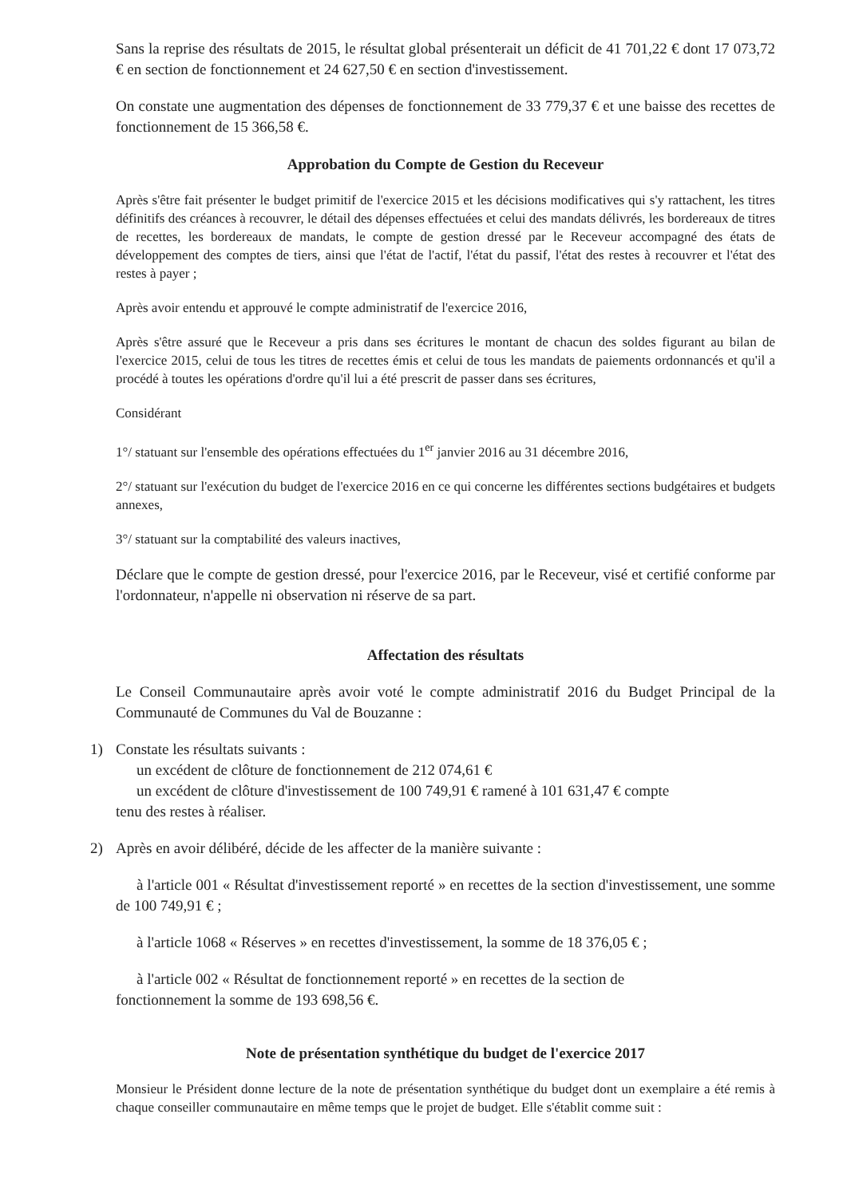Sans la reprise des résultats de 2015, le résultat global présenterait un déficit de 41 701,22 € dont 17 073,72 € en section de fonctionnement et 24 627,50 € en section d'investissement.
On constate une augmentation des dépenses de fonctionnement de 33 779,37 € et une baisse des recettes de fonctionnement de 15 366,58 €.
Approbation du Compte de Gestion du Receveur
Après s'être fait présenter le budget primitif de l'exercice 2015 et les décisions modificatives qui s'y rattachent, les titres définitifs des créances à recouvrer, le détail des dépenses effectuées et celui des mandats délivrés, les bordereaux de titres de recettes, les bordereaux de mandats, le compte de gestion dressé par le Receveur accompagné des états de développement des comptes de tiers, ainsi que l'état de l'actif, l'état du passif, l'état des restes à recouvrer et l'état des restes à payer ;
Après avoir entendu et approuvé le compte administratif de l'exercice 2016,
Après s'être assuré que le Receveur a pris dans ses écritures le montant de chacun des soldes figurant au bilan de l'exercice 2015, celui de tous les titres de recettes émis et celui de tous les mandats de paiements ordonnancés et qu'il a procédé à toutes les opérations d'ordre qu'il lui a été prescrit de passer dans ses écritures,
Considérant
1°/ statuant sur l'ensemble des opérations effectuées du 1<sup>er</sup> janvier 2016 au 31 décembre 2016,
2°/ statuant sur l'exécution du budget de l'exercice 2016 en ce qui concerne les différentes sections budgétaires et budgets annexes,
3°/ statuant sur la comptabilité des valeurs inactives,
Déclare que le compte de gestion dressé, pour l'exercice 2016, par le Receveur, visé et certifié conforme par l'ordonnateur, n'appelle ni observation ni réserve de sa part.
Affectation des résultats
Le Conseil Communautaire après avoir voté le compte administratif 2016 du Budget Principal de la Communauté de Communes du Val de Bouzanne :
1) Constate les résultats suivants :
un excédent de clôture de fonctionnement de 212 074,61 €
un excédent de clôture d'investissement de 100 749,91 € ramené à 101 631,47 € compte
tenu des restes à réaliser.
2) Après en avoir délibéré, décide de les affecter de la manière suivante :
à l'article 001 « Résultat d'investissement reporté » en recettes de la section d'investissement, une somme de 100 749,91 € ;
à l'article 1068 « Réserves » en recettes d'investissement, la somme de 18 376,05 € ;
à l'article 002 « Résultat de fonctionnement reporté » en recettes de la section de
fonctionnement la somme de 193 698,56 €.
Note de présentation synthétique du budget de l'exercice 2017
Monsieur le Président donne lecture de la note de présentation synthétique du budget dont un exemplaire a été remis à chaque conseiller communautaire en même temps que le projet de budget. Elle s'établit comme suit :